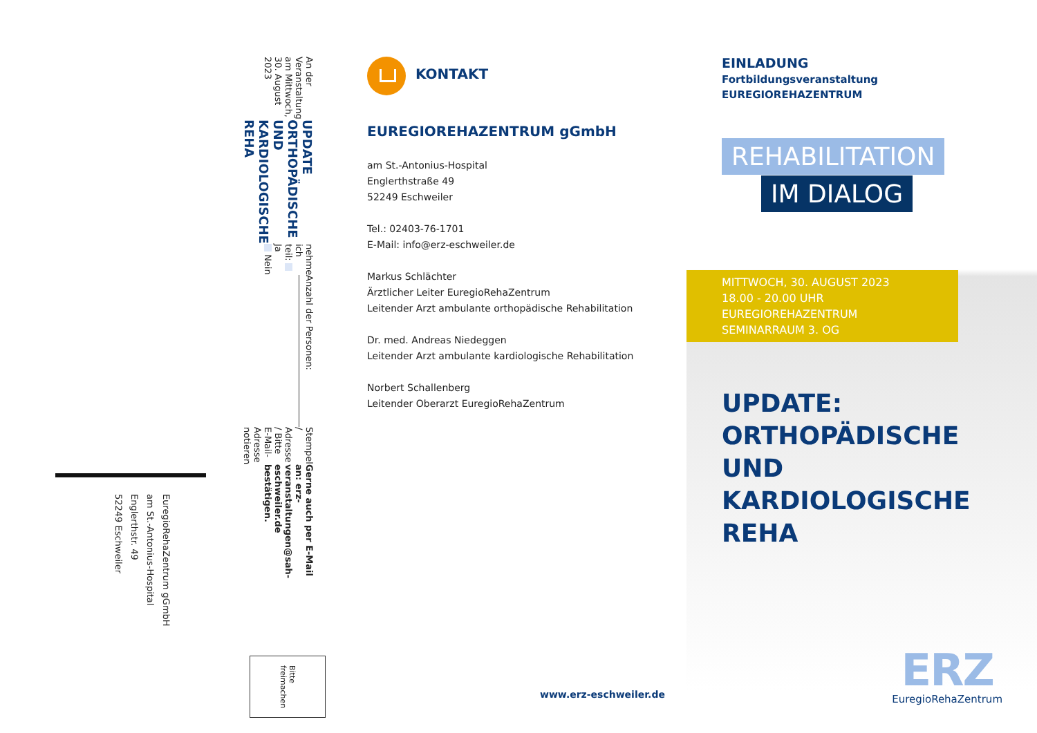An der Veranstaltung am Mittwoch, 30. August 2023
UPDATE ORTHOPÄDISCHE UND KARDIOLOGISCHE REHA
nehme ich teil: Ja
Nein
Anzahl der Personen:
Stempel / Adresse / Bitte E-Mail-Adresse notieren
Gerne auch per E-Mail an: erz-veranstaltungen@sah-eschweiler.de bestätigen.
EuregioRehaZentrum gGmbH
am St.-Antonius-Hospital
Englerthstr. 49
52249 Eschweiler
Bitte
freimachen
KONTAKT
EUREGIOREHAZENTRUM gGmbH
am St.-Antonius-Hospital
Englerthstraße 49
52249 Eschweiler
Tel.: 02403-76-1701
E-Mail: info@erz-eschweiler.de
Markus Schlächter
Ärztlicher Leiter EuregioRehaZentrum
Leitender Arzt ambulante orthopädische Rehabilitation
Dr. med. Andreas Niedeggen
Leitender Arzt ambulante kardiologische Rehabilitation
Norbert Schallenberg
Leitender Oberarzt EuregioRehaZentrum
www.erz-eschweiler.de
EINLADUNG
Fortbildungsveranstaltung
EUREGIOREHAZENTRUM
REHABILITATION
IM DIALOG
MITTWOCH, 30. AUGUST 2023
18.00 - 20.00 UHR
EUREGIOREHAZENTRUM
SEMINARRAUM 3. OG
UPDATE:
ORTHOPÄDISCHE
UND KARDIOLOGISCHE
REHA
ERZ
EuregioRehaZentrum